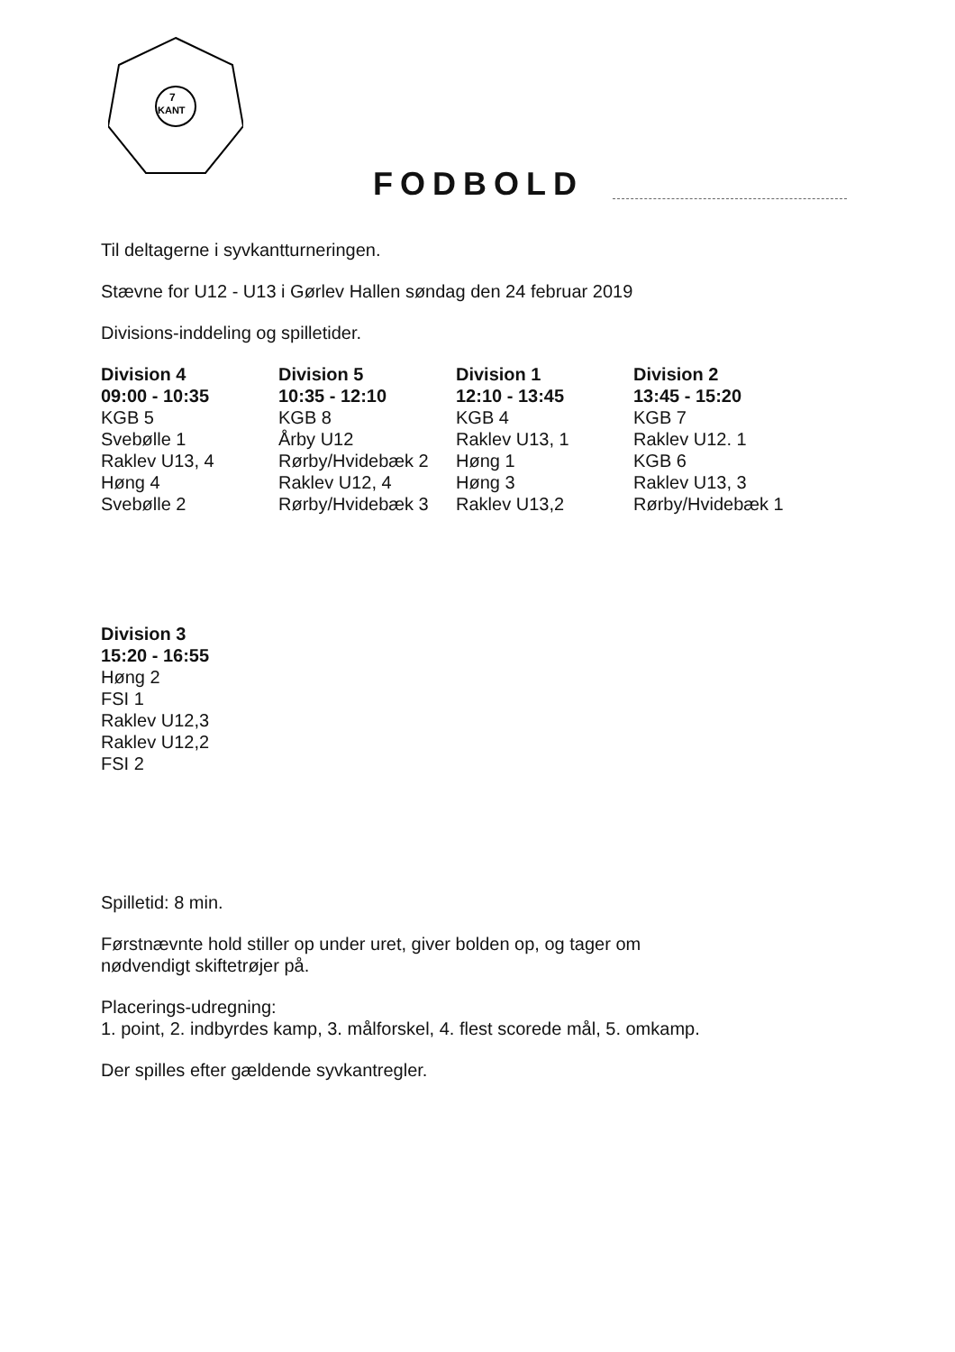7
KANT
FODBOLD
Til deltagerne i syvkantturneringen.
Stævne for U12 - U13 i Gørlev Hallen søndag den 24 februar 2019
Divisions-inddeling og spilletider.
| Division 4 | Division 5 | Division 1 | Division 2 |
| --- | --- | --- | --- |
| 09:00 - 10:35 | 10:35 - 12:10 | 12:10 - 13:45 | 13:45 - 15:20 |
| KGB 5 | KGB 8 | KGB 4 | KGB 7 |
| Svebølle 1 | Årby U12 | Raklev U13, 1 | Raklev U12. 1 |
| Raklev U13, 4 | Rørby/Hvidebæk 2 | Høng 1 | KGB 6 |
| Høng 4 | Raklev U12, 4 | Høng 3 | Raklev U13, 3 |
| Svebølle 2 | Rørby/Hvidebæk 3 | Raklev U13,2 | Rørby/Hvidebæk 1 |
| Division 3 |
| --- |
| 15:20 - 16:55 |
| Høng 2 |
| FSI 1 |
| Raklev U12,3 |
| Raklev U12,2 |
| FSI 2 |
Spilletid: 8 min.
Førstnævnte hold stiller op under uret, giver bolden op, og tager om
nødvendigt skiftetrøjer på.
Placerings-udregning:
1. point, 2. indbyrdes kamp, 3. målforskel, 4. flest scorede mål, 5. omkamp.
Der spilles efter gældende syvkantregler.